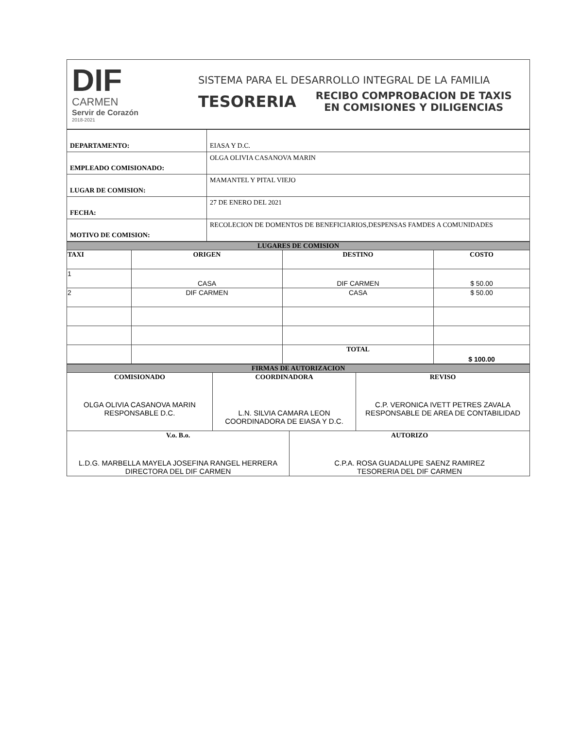DIF
CARMEN
Servir de Corazón
2018-2021
SISTEMA PARA EL DESARROLLO INTEGRAL DE LA FAMILIA
TESORERIA
RECIBO COMPROBACION DE TAXIS
EN COMISIONES Y DILIGENCIAS
| DEPARTAMENTO: | EIASA Y D.C. |
| EMPLEADO COMISIONADO: | OLGA OLIVIA CASANOVA MARIN |
| LUGAR DE COMISION: | MAMANTEL Y PITAL VIEJO |
| FECHA: | 27 DE ENERO DEL 2021 |
| MOTIVO DE COMISION: | RECOLECION DE DOMENTOS DE BENEFICIARIOS,DESPENSAS FAMDES A COMUNIDADES |
| LUGARES DE COMISION | | | |
| --- | --- | --- | --- |
| TAXI | ORIGEN | DESTINO | COSTO |
| 1 | CASA | DIF CARMEN | $ 50.00 |
| 2 | DIF CARMEN | CASA | $ 50.00 |
| | | TOTAL | $ 100.00 |
| FIRMAS DE AUTORIZACION | | | |
| --- | --- | --- | --- |
| COMISIONADO OLGA OLIVIA CASANOVA MARIN RESPONSABLE D.C. | COORDINADORA L.N. SILVIA CAMARA LEON COORDINADORA DE EIASA Y D.C. | | REVISO C.P. VERONICA IVETT PETRES ZAVALA RESPONSABLE DE AREA DE CONTABILIDAD |
| V.o. B.o. L.D.G. MARBELLA MAYELA JOSEFINA RANGEL HERRERA DIRECTORA DEL DIF CARMEN | | AUTORIZO C.P.A. ROSA GUADALUPE SAENZ RAMIREZ TESORERIA DEL DIF CARMEN | |